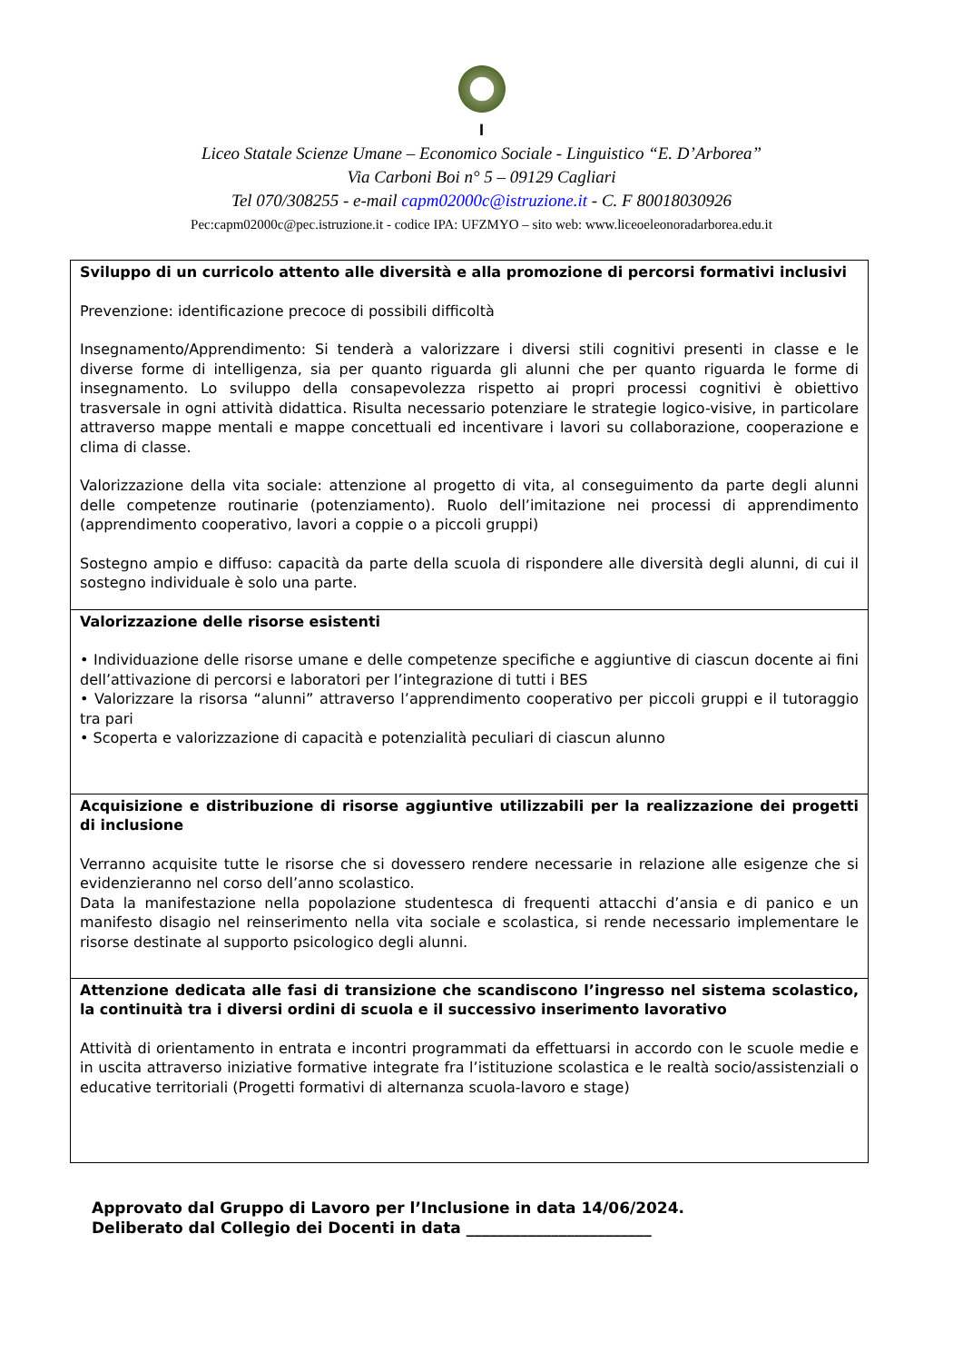I
Liceo Statale Scienze Umane – Economico Sociale - Linguistico “E. D’Arborea”
Via Carboni Boi n° 5 – 09129 Cagliari
Tel 070/308255 - e-mail capm02000c@istruzione.it - C. F 80018030926
Pec:capm02000c@pec.istruzione.it - codice IPA: UFZMYO – sito web: www.liceoeleonoradarborea.edu.it
| Sviluppo di un curricolo attento alle diversità e alla promozione di percorsi formativi inclusivi Prevenzione: identificazione precoce di possibili difficoltà Insegnamento/Apprendimento: Si tenderà a valorizzare i diversi stili cognitivi presenti in classe e le diverse forme di intelligenza, sia per quanto riguarda gli alunni che per quanto riguarda le forme di insegnamento. Lo sviluppo della consapevolezza rispetto ai propri processi cognitivi è obiettivo trasversale in ogni attività didattica. Risulta necessario potenziare le strategie logico-visive, in particolare attraverso mappe mentali e mappe concettuali ed incentivare i lavori su collaborazione, cooperazione e clima di classe. Valorizzazione della vita sociale: attenzione al progetto di vita, al conseguimento da parte degli alunni delle competenze routinarie (potenziamento). Ruolo dell’imitazione nei processi di apprendimento (apprendimento cooperativo, lavori a coppie o a piccoli gruppi) Sostegno ampio e diffuso: capacità da parte della scuola di rispondere alle diversità degli alunni, di cui il sostegno individuale è solo una parte. |
| Valorizzazione delle risorse esistenti • Individuazione delle risorse umane e delle competenze specifiche e aggiuntive di ciascun docente ai fini dell’attivazione di percorsi e laboratori per l’integrazione di tutti i BES • Valorizzare la risorsa “alunni” attraverso l’apprendimento cooperativo per piccoli gruppi e il tutoraggio tra pari • Scoperta e valorizzazione di capacità e potenzialità peculiari di ciascun alunno |
| Acquisizione e distribuzione di risorse aggiuntive utilizzabili per la realizzazione dei progetti di inclusione Verranno acquisite tutte le risorse che si dovessero rendere necessarie in relazione alle esigenze che si evidenzieranno nel corso dell’anno scolastico. Data la manifestazione nella popolazione studentesca di frequenti attacchi d’ansia e di panico e un manifesto disagio nel reinserimento nella vita sociale e scolastica, si rende necessario implementare le risorse destinate al supporto psicologico degli alunni. |
| Attenzione dedicata alle fasi di transizione che scandiscono l’ingresso nel sistema scolastico, la continuità tra i diversi ordini di scuola e il successivo inserimento lavorativo Attività di orientamento in entrata e incontri programmati da effettuarsi in accordo con le scuole medie e in uscita attraverso iniziative formative integrate fra l’istituzione scolastica e le realtà socio/assistenziali o educative territoriali (Progetti formativi di alternanza scuola-lavoro e stage) |
Approvato dal Gruppo di Lavoro per l’Inclusione in data 14/06/2024.
Deliberato dal Collegio dei Docenti in data ________________________